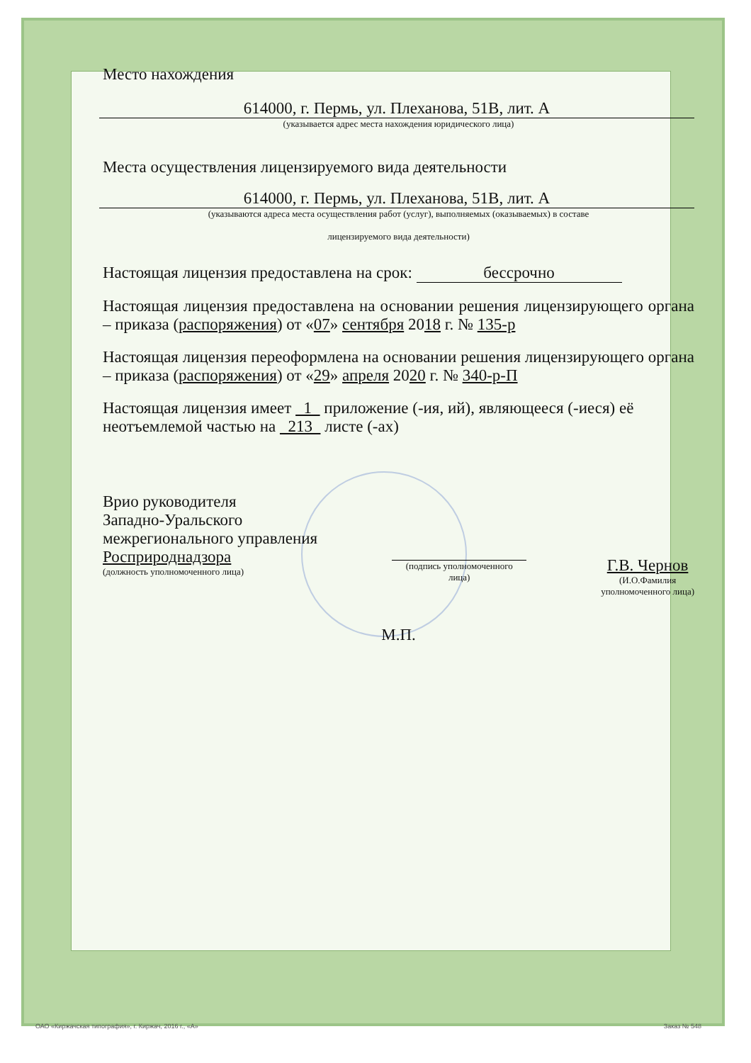Место нахождения
614000, г. Пермь, ул. Плеханова, 51В, лит. А
(указывается адрес места нахождения юридического лица)
Места осуществления лицензируемого вида деятельности
614000, г. Пермь, ул. Плеханова, 51В, лит. А
(указываются адреса места осуществления работ (услуг), выполняемых (оказываемых) в составе
лицензируемого вида деятельности)
Настоящая лицензия предоставлена на срок: бессрочно
Настоящая лицензия предоставлена на основании решения лицензирующего органа – приказа (распоряжения) от «07» сентября 2018 г. № 135-р
Настоящая лицензия переоформлена на основании решения лицензирующего органа – приказа (распоряжения) от «29» апреля 2020 г. № 340-р-П
Настоящая лицензия имеет 1 приложение (-ия, ий), являющееся (-иеся) её неотъемлемой частью на 213 листе (-ах)
Врио руководителя
Западно-Уральского
межрегионального управления
Росприроднадзора
(должность уполномоченного лица)
(подпись уполномоченного
лица)
Г.В. Чернов
(И.О.Фамилия
уполномоченного лица)
М.П.
ОАО «Киржачская типография», г. Киржач, 2016 г., «А» Заказ № 548